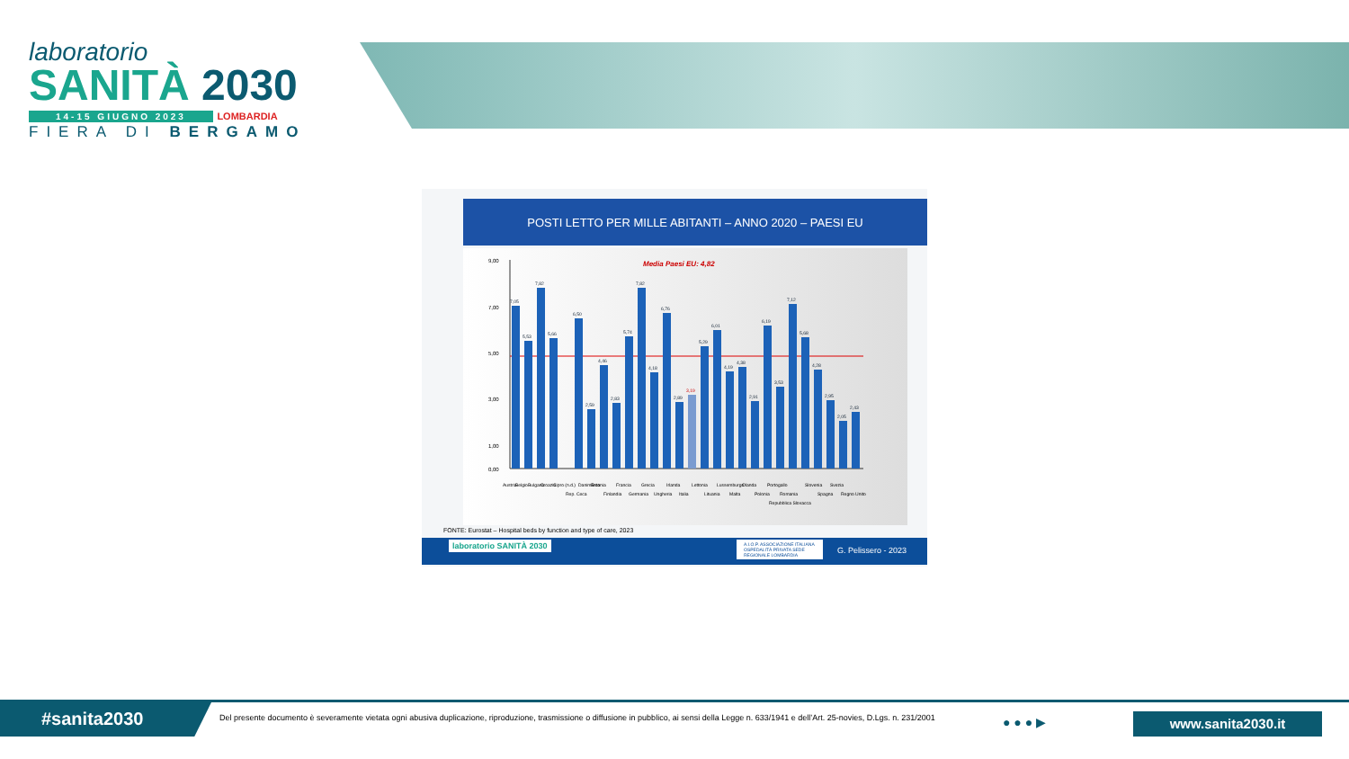laboratorio
SANITÀ 2030
14-15 GIUGNO 2023 LOMBARDIA
FIERA DI BERGAMO
POSTI LETTO PER MILLE ABITANTI – ANNO 2020 – PAESI EU
Media Paesi EU: 4,82
9,00
7,00
5,00
3,00
1,00
0,00
7,05
5,53
7,82
5,66
6,50
2,59
4,46
2,83
5,74
7,82
4,18
6,76
2,89
3,19
5,29
6,01
4,19
4,38
2,91
6,19
3,53
7,12
5,68
4,28
2,95
2,05
2,43
Austria
Belgio
Bulgaria
Croazia
Cipro (n.d.)
Rep. Ceca
Danimarca
Estonia
Finlandia
Francia
Germania
Grecia
Ungheria
Irlanda
Italia
Lettonia
Lituania
Lussemburgo
Malta
Olanda
Polonia
Portogallo
Romania
Repubblica Slovacca
Slovenia
Spagna
Svezia
Regno Unito
FONTE: Eurostat – Hospital beds by function and type of care, 2023
laboratorio SANITÀ 2030 A.I.O.P. ASSOCIAZIONE ITALIANA OSPEDALITÀ PRIVATA SEDE REGIONALE LOMBARDIA
G. Pelissero - 2023
#sanita2030
Del presente documento è severamente vietata ogni abusiva duplicazione, riproduzione, trasmissione o diffusione in pubblico, ai sensi della Legge n. 633/1941 e dell’Art. 25-novies, D.Lgs. n. 231/2001
● ● ● ▶ www.sanita2030.it